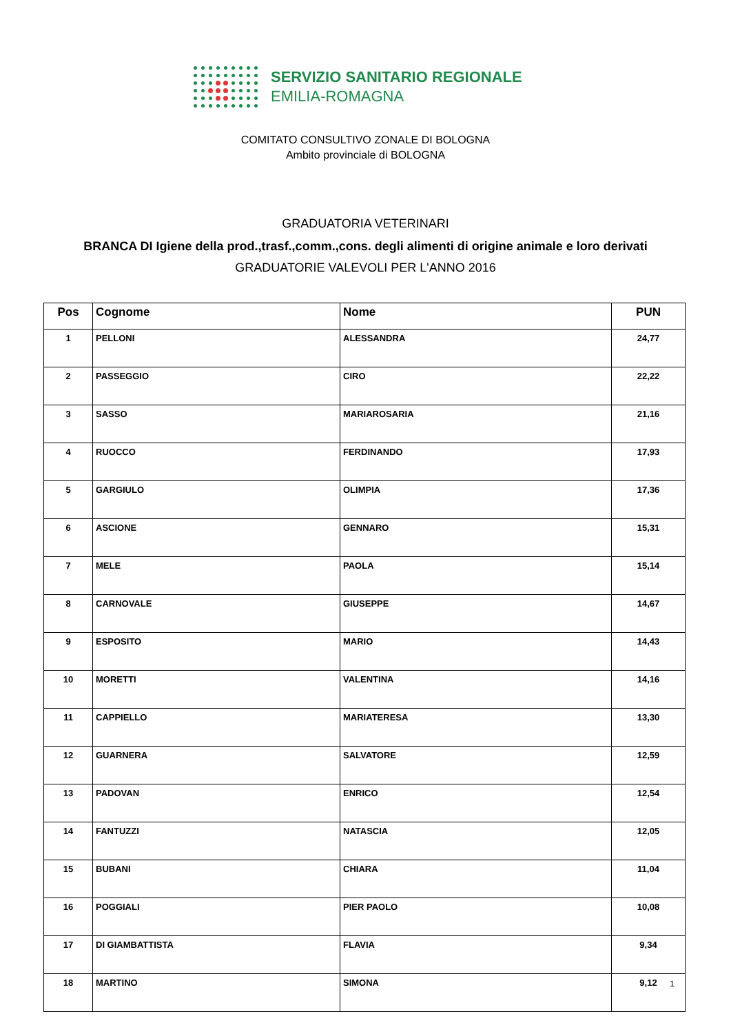SERVIZIO SANITARIO REGIONALE
EMILIA-ROMAGNA
COMITATO CONSULTIVO ZONALE DI BOLOGNA
Ambito provinciale di BOLOGNA
GRADUATORIA VETERINARI
BRANCA DI Igiene della prod.,trasf.,comm.,cons. degli alimenti di origine animale e loro derivati
GRADUATORIE VALEVOLI PER L'ANNO 2016
| Pos | Cognome | Nome | PUN |
| --- | --- | --- | --- |
| 1 | PELLONI | ALESSANDRA | 24,77 |
| 2 | PASSEGGIO | CIRO | 22,22 |
| 3 | SASSO | MARIAROSARIA | 21,16 |
| 4 | RUOCCO | FERDINANDO | 17,93 |
| 5 | GARGIULO | OLIMPIA | 17,36 |
| 6 | ASCIONE | GENNARO | 15,31 |
| 7 | MELE | PAOLA | 15,14 |
| 8 | CARNOVALE | GIUSEPPE | 14,67 |
| 9 | ESPOSITO | MARIO | 14,43 |
| 10 | MORETTI | VALENTINA | 14,16 |
| 11 | CAPPIELLO | MARIATERESA | 13,30 |
| 12 | GUARNERA | SALVATORE | 12,59 |
| 13 | PADOVAN | ENRICO | 12,54 |
| 14 | FANTUZZI | NATASCIA | 12,05 |
| 15 | BUBANI | CHIARA | 11,04 |
| 16 | POGGIALI | PIER PAOLO | 10,08 |
| 17 | DI GIAMBATTISTA | FLAVIA | 9,34 |
| 18 | MARTINO | SIMONA | 9,12 |
1